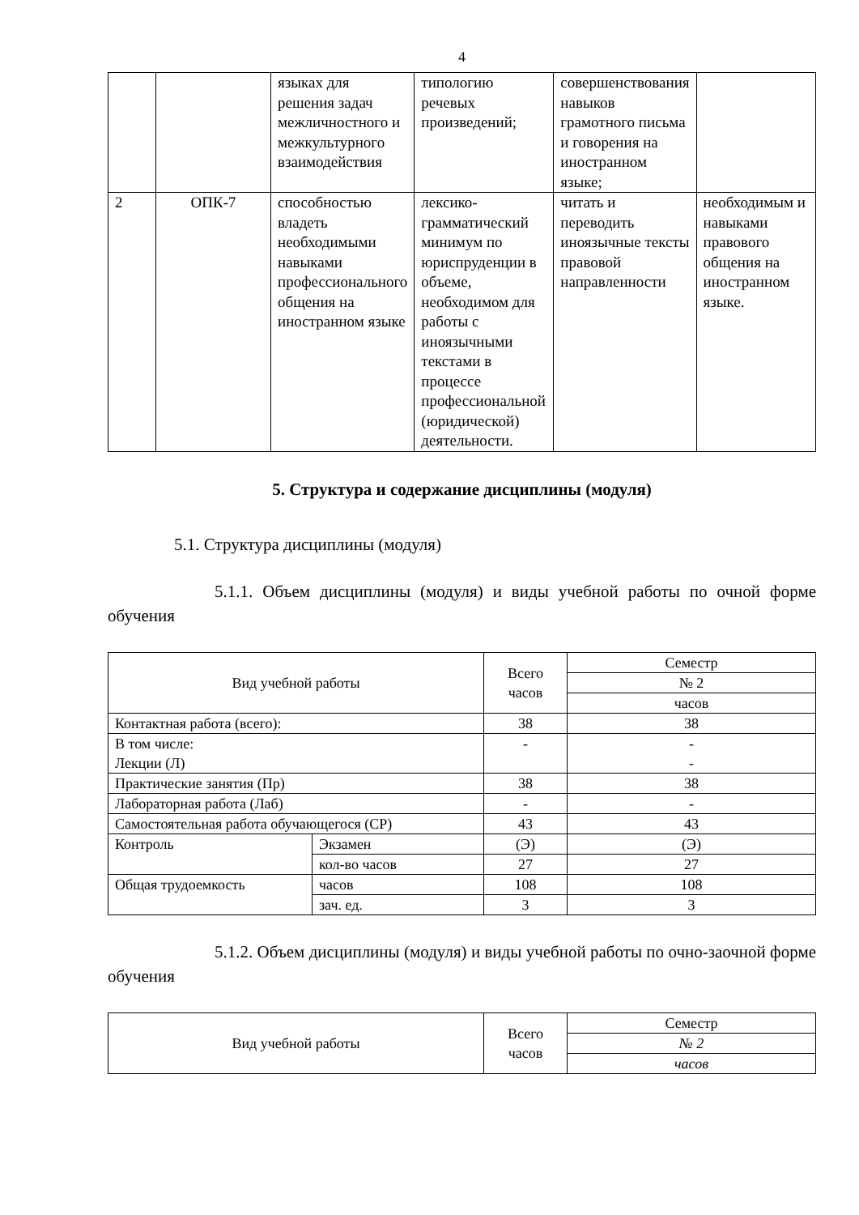4
| | | языках для решения задач межличностного и межкультурного взаимодействия | типологию речевых произведений; | совершенствования навыков грамотного письма и говорения на иностранном языке; | |
| 2 | ОПК-7 | способностью владеть необходимыми навыками профессионального общения на иностранном языке | лексико-грамматический минимум по юриспруденции в объеме, необходимом для работы с иноязычными текстами в процессе профессиональной (юридической) деятельности. | читать и переводить иноязычные тексты правовой направленности | необходимым и навыками правового общения на иностранном языке. |
5. Структура и содержание дисциплины (модуля)
5.1. Структура дисциплины (модуля)
5.1.1. Объем дисциплины (модуля) и виды учебной работы по очной форме обучения
| Вид учебной работы | | Всего часов | Семестр |
| --- | --- | --- | --- |
| | | | № 2 |
| | | | часов |
| Контактная работа (всего): | | 38 | 38 |
| В том числе: Лекции (Л) | | - | - - |
| Практические занятия (Пр) | | 38 | 38 |
| Лабораторная работа (Лаб) | | - | - |
| Самостоятельная работа обучающегося (СР) | | 43 | 43 |
| Контроль | Экзамен | (Э) | (Э) |
| | кол-во часов | 27 | 27 |
| Общая трудоемкость | часов | 108 | 108 |
| | зач. ед. | 3 | 3 |
5.1.2. Объем дисциплины (модуля) и виды учебной работы по очно-заочной форме обучения
| Вид учебной работы | Всего часов | Семестр |
| --- | --- | --- |
| | | № 2 |
| | | часов |